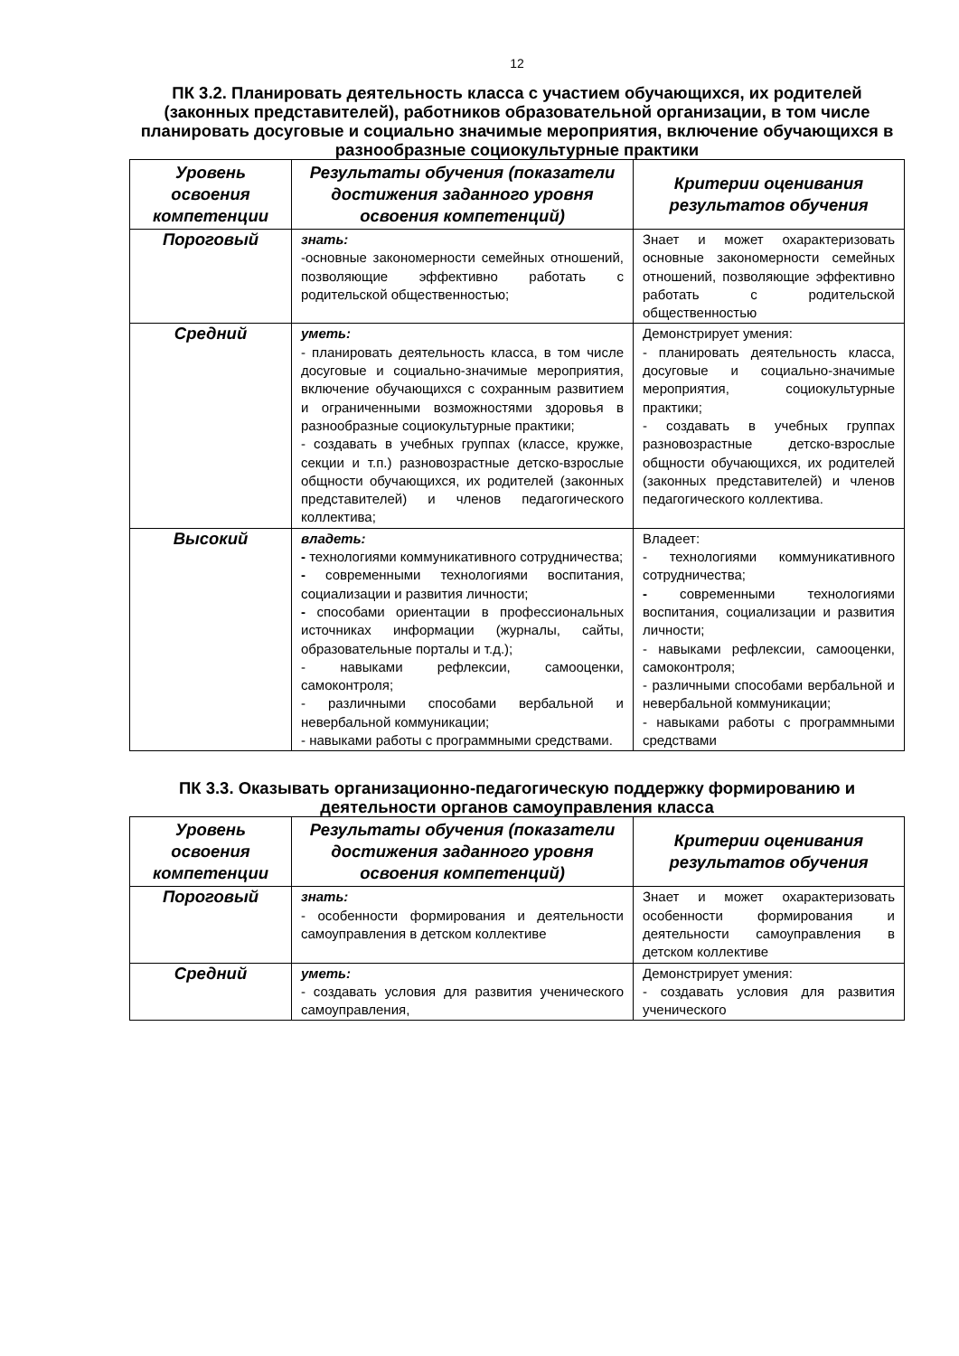12
ПК 3.2. Планировать деятельность класса с участием обучающихся, их родителей (законных представителей), работников образовательной организации, в том числе планировать досуговые и социально значимые мероприятия, включение обучающихся в разнообразные социокультурные практики
| Уровень освоения компетенции | Результаты обучения (показатели достижения заданного уровня освоения компетенций) | Критерии оценивания результатов обучения |
| --- | --- | --- |
| Пороговый | знать: -основные закономерности семейных отношений, позволяющие эффективно работать с родительской общественностью; | Знает и может охарактеризовать основные закономерности семейных отношений, позволяющие эффективно работать с родительской общественностью |
| Средний | уметь: - планировать деятельность класса, в том числе досуговые и социально-значимые мероприятия, включение обучающихся с сохранным развитием и ограниченными возможностями здоровья в разнообразные социокультурные практики; - создавать в учебных группах (классе, кружке, секции и т.п.) разновозрастные детско-взрослые общности обучающихся, их родителей (законных представителей) и членов педагогического коллектива; | Демонстрирует умения: - планировать деятельность класса, досуговые и социально-значимые мероприятия, социокультурные практики; - создавать в учебных группах разновозрастные детско-взрослые общности обучающихся, их родителей (законных представителей) и членов педагогического коллектива. |
| Высокий | владеть: - технологиями коммуникативного сотрудничества; - современными технологиями воспитания, социализации и развития личности; - способами ориентации в профессиональных источниках информации (журналы, сайты, образовательные порталы и т.д.); - навыками рефлексии, самооценки, самоконтроля; - различными способами вербальной и невербальной коммуникации; - навыками работы с программными средствами. | Владеет: - технологиями коммуникативного сотрудничества; - современными технологиями воспитания, социализации и развития личности; - навыками рефлексии, самооценки, самоконтроля; - различными способами вербальной и невербальной коммуникации; - навыками работы с программными средствами |
ПК 3.3. Оказывать организационно-педагогическую поддержку формированию и деятельности органов самоуправления класса
| Уровень освоения компетенции | Результаты обучения (показатели достижения заданного уровня освоения компетенций) | Критерии оценивания результатов обучения |
| --- | --- | --- |
| Пороговый | знать: - особенности формирования и деятельности самоуправления в детском коллективе | Знает и может охарактеризовать особенности формирования и деятельности самоуправления в детском коллективе |
| Средний | уметь: - создавать условия для развития ученического самоуправления, | Демонстрирует умения: - создавать условия для развития ученического |